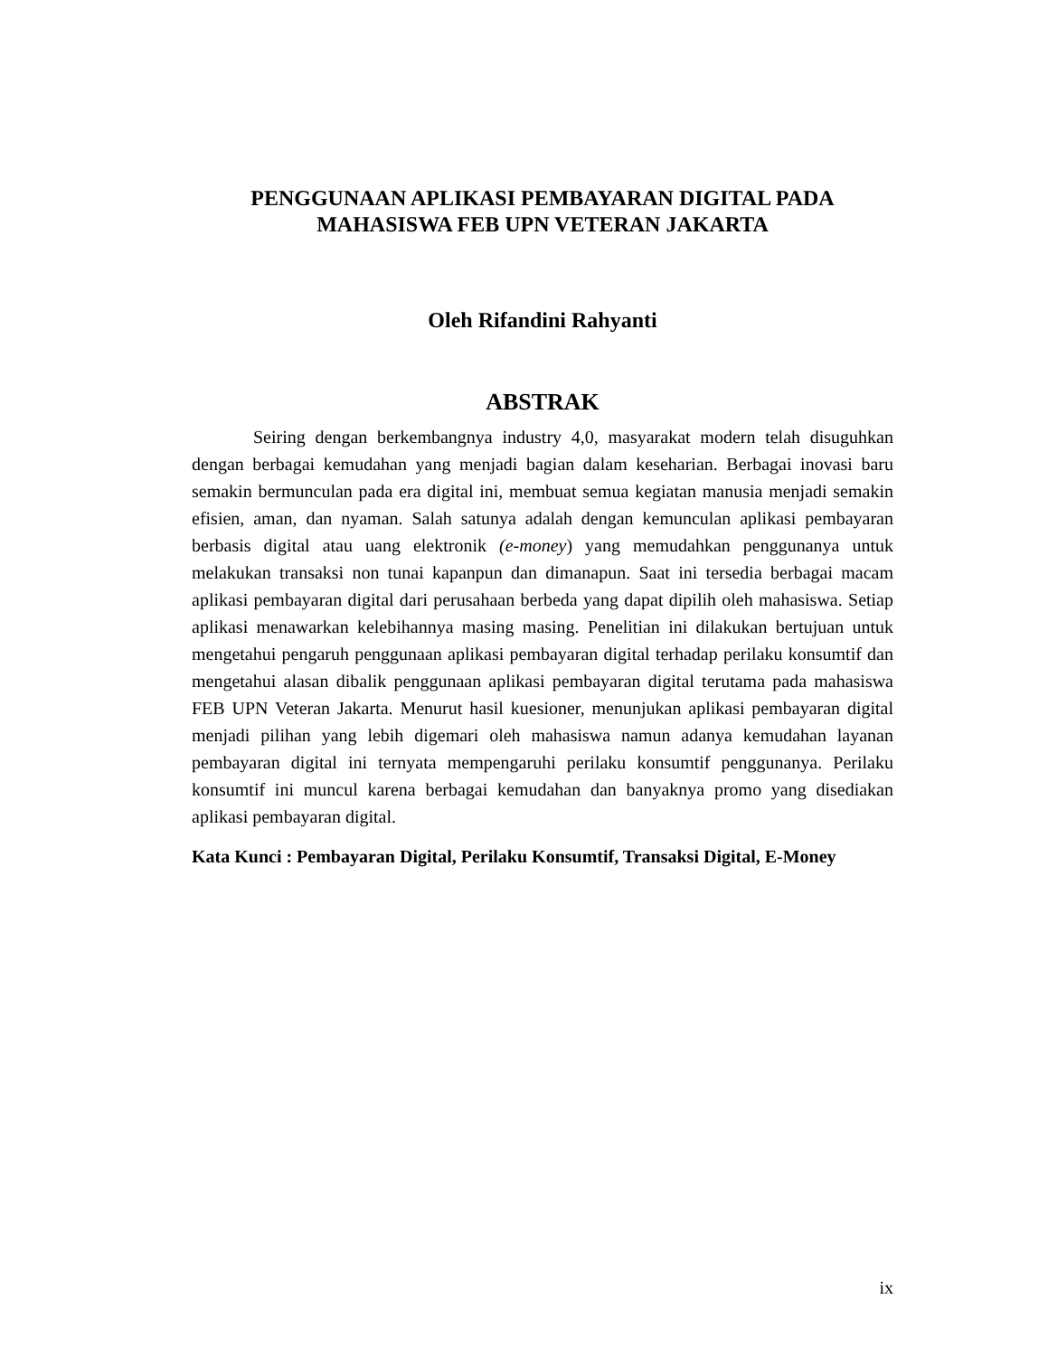PENGGUNAAN APLIKASI PEMBAYARAN DIGITAL PADA
MAHASISWA FEB UPN VETERAN JAKARTA
Oleh Rifandini Rahyanti
ABSTRAK
Seiring dengan berkembangnya industry 4,0, masyarakat modern telah disuguhkan dengan berbagai kemudahan yang menjadi bagian dalam keseharian. Berbagai inovasi baru semakin bermunculan pada era digital ini, membuat semua kegiatan manusia menjadi semakin efisien, aman, dan nyaman. Salah satunya adalah dengan kemunculan aplikasi pembayaran berbasis digital atau uang elektronik (e-money) yang memudahkan penggunanya untuk melakukan transaksi non tunai kapanpun dan dimanapun. Saat ini tersedia berbagai macam aplikasi pembayaran digital dari perusahaan berbeda yang dapat dipilih oleh mahasiswa. Setiap aplikasi menawarkan kelebihannya masing masing. Penelitian ini dilakukan bertujuan untuk mengetahui pengaruh penggunaan aplikasi pembayaran digital terhadap perilaku konsumtif dan mengetahui alasan dibalik penggunaan aplikasi pembayaran digital terutama pada mahasiswa FEB UPN Veteran Jakarta. Menurut hasil kuesioner, menunjukan aplikasi pembayaran digital menjadi pilihan yang lebih digemari oleh mahasiswa namun adanya kemudahan layanan pembayaran digital ini ternyata mempengaruhi perilaku konsumtif penggunanya. Perilaku konsumtif ini muncul karena berbagai kemudahan dan banyaknya promo yang disediakan aplikasi pembayaran digital.
Kata Kunci : Pembayaran Digital, Perilaku Konsumtif, Transaksi Digital, E-Money
ix